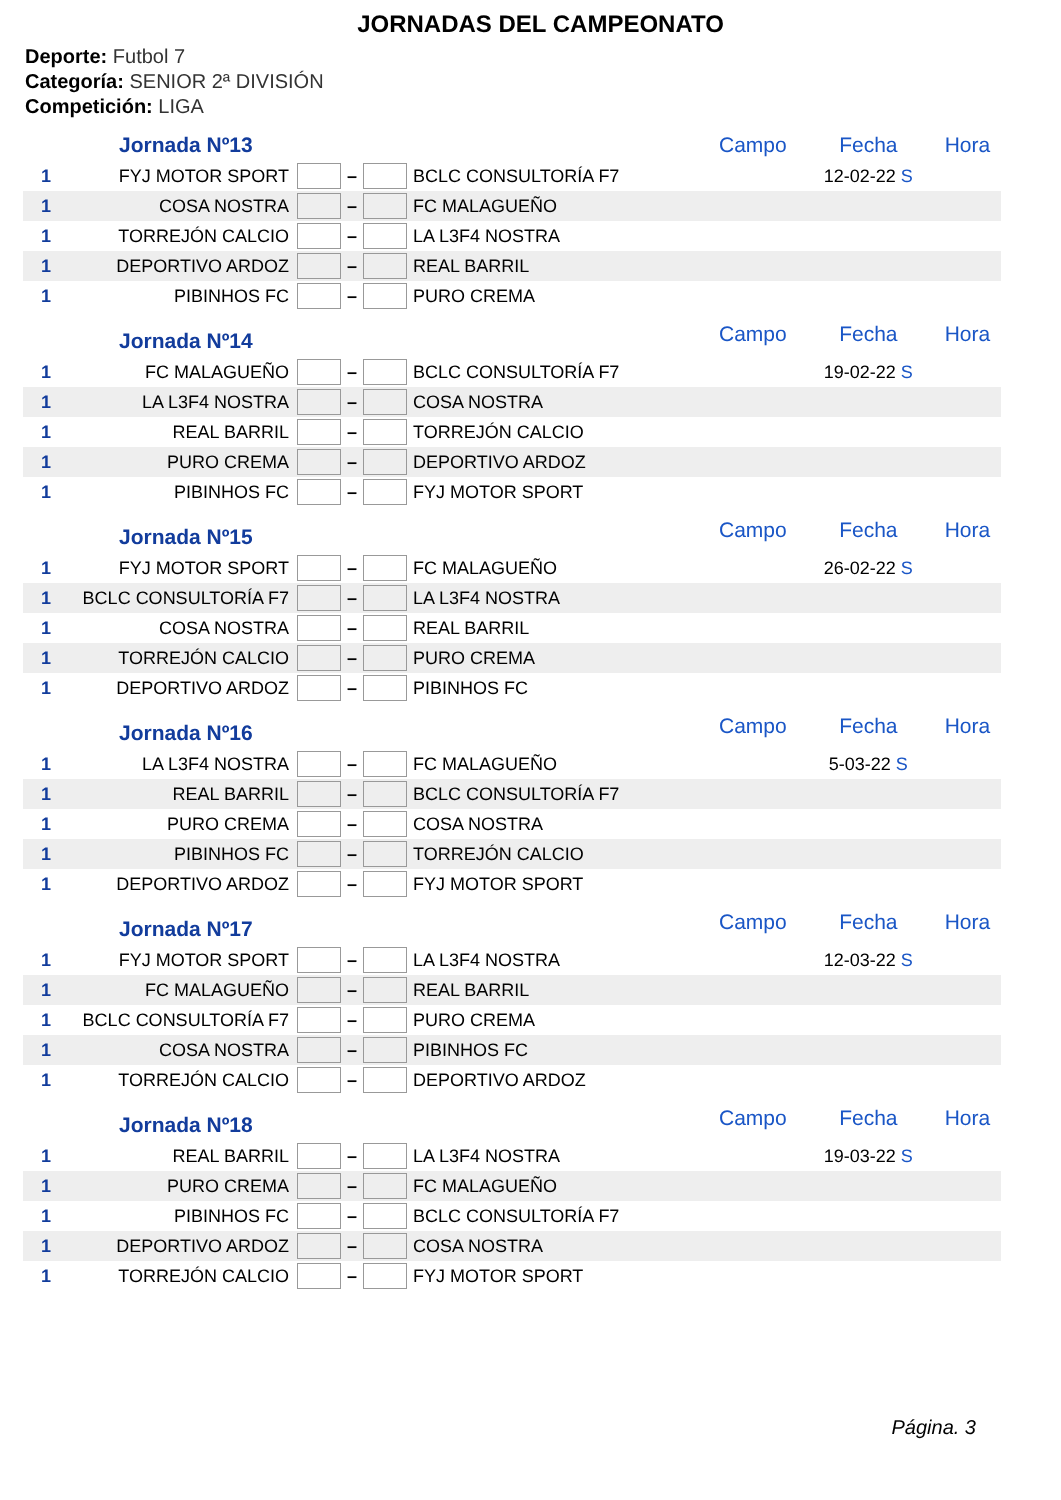JORNADAS DEL CAMPEONATO
Deporte: Futbol 7
Categoría: SENIOR 2ª DIVISIÓN
Competición: LIGA
| | Jornada Nº13 | | | | | Campo | Fecha | Hora |
| 1 | FYJ MOTOR SPORT | | – | | BCLC CONSULTORÍA F7 | | 12-02-22 S | |
| 1 | COSA NOSTRA | | – | | FC MALAGUEÑO | | | |
| 1 | TORREJÓN CALCIO | | – | | LA L3F4 NOSTRA | | | |
| 1 | DEPORTIVO ARDOZ | | – | | REAL BARRIL | | | |
| 1 | PIBINHOS FC | | – | | PURO CREMA | | | |
| | Jornada Nº14 | | | | | Campo | Fecha | Hora |
| 1 | FC MALAGUEÑO | | – | | BCLC CONSULTORÍA F7 | | 19-02-22 S | |
| 1 | LA L3F4 NOSTRA | | – | | COSA NOSTRA | | | |
| 1 | REAL BARRIL | | – | | TORREJÓN CALCIO | | | |
| 1 | PURO CREMA | | – | | DEPORTIVO ARDOZ | | | |
| 1 | PIBINHOS FC | | – | | FYJ MOTOR SPORT | | | |
| | Jornada Nº15 | | | | | Campo | Fecha | Hora |
| 1 | FYJ MOTOR SPORT | | – | | FC MALAGUEÑO | | 26-02-22 S | |
| 1 | BCLC CONSULTORÍA F7 | | – | | LA L3F4 NOSTRA | | | |
| 1 | COSA NOSTRA | | – | | REAL BARRIL | | | |
| 1 | TORREJÓN CALCIO | | – | | PURO CREMA | | | |
| 1 | DEPORTIVO ARDOZ | | – | | PIBINHOS FC | | | |
| | Jornada Nº16 | | | | | Campo | Fecha | Hora |
| 1 | LA L3F4 NOSTRA | | – | | FC MALAGUEÑO | | 5-03-22 S | |
| 1 | REAL BARRIL | | – | | BCLC CONSULTORÍA F7 | | | |
| 1 | PURO CREMA | | – | | COSA NOSTRA | | | |
| 1 | PIBINHOS FC | | – | | TORREJÓN CALCIO | | | |
| 1 | DEPORTIVO ARDOZ | | – | | FYJ MOTOR SPORT | | | |
| | Jornada Nº17 | | | | | Campo | Fecha | Hora |
| 1 | FYJ MOTOR SPORT | | – | | LA L3F4 NOSTRA | | 12-03-22 S | |
| 1 | FC MALAGUEÑO | | – | | REAL BARRIL | | | |
| 1 | BCLC CONSULTORÍA F7 | | – | | PURO CREMA | | | |
| 1 | COSA NOSTRA | | – | | PIBINHOS FC | | | |
| 1 | TORREJÓN CALCIO | | – | | DEPORTIVO ARDOZ | | | |
| | Jornada Nº18 | | | | | Campo | Fecha | Hora |
| 1 | REAL BARRIL | | – | | LA L3F4 NOSTRA | | 19-03-22 S | |
| 1 | PURO CREMA | | – | | FC MALAGUEÑO | | | |
| 1 | PIBINHOS FC | | – | | BCLC CONSULTORÍA F7 | | | |
| 1 | DEPORTIVO ARDOZ | | – | | COSA NOSTRA | | | |
| 1 | TORREJÓN CALCIO | | – | | FYJ MOTOR SPORT | | | |
Página. 3